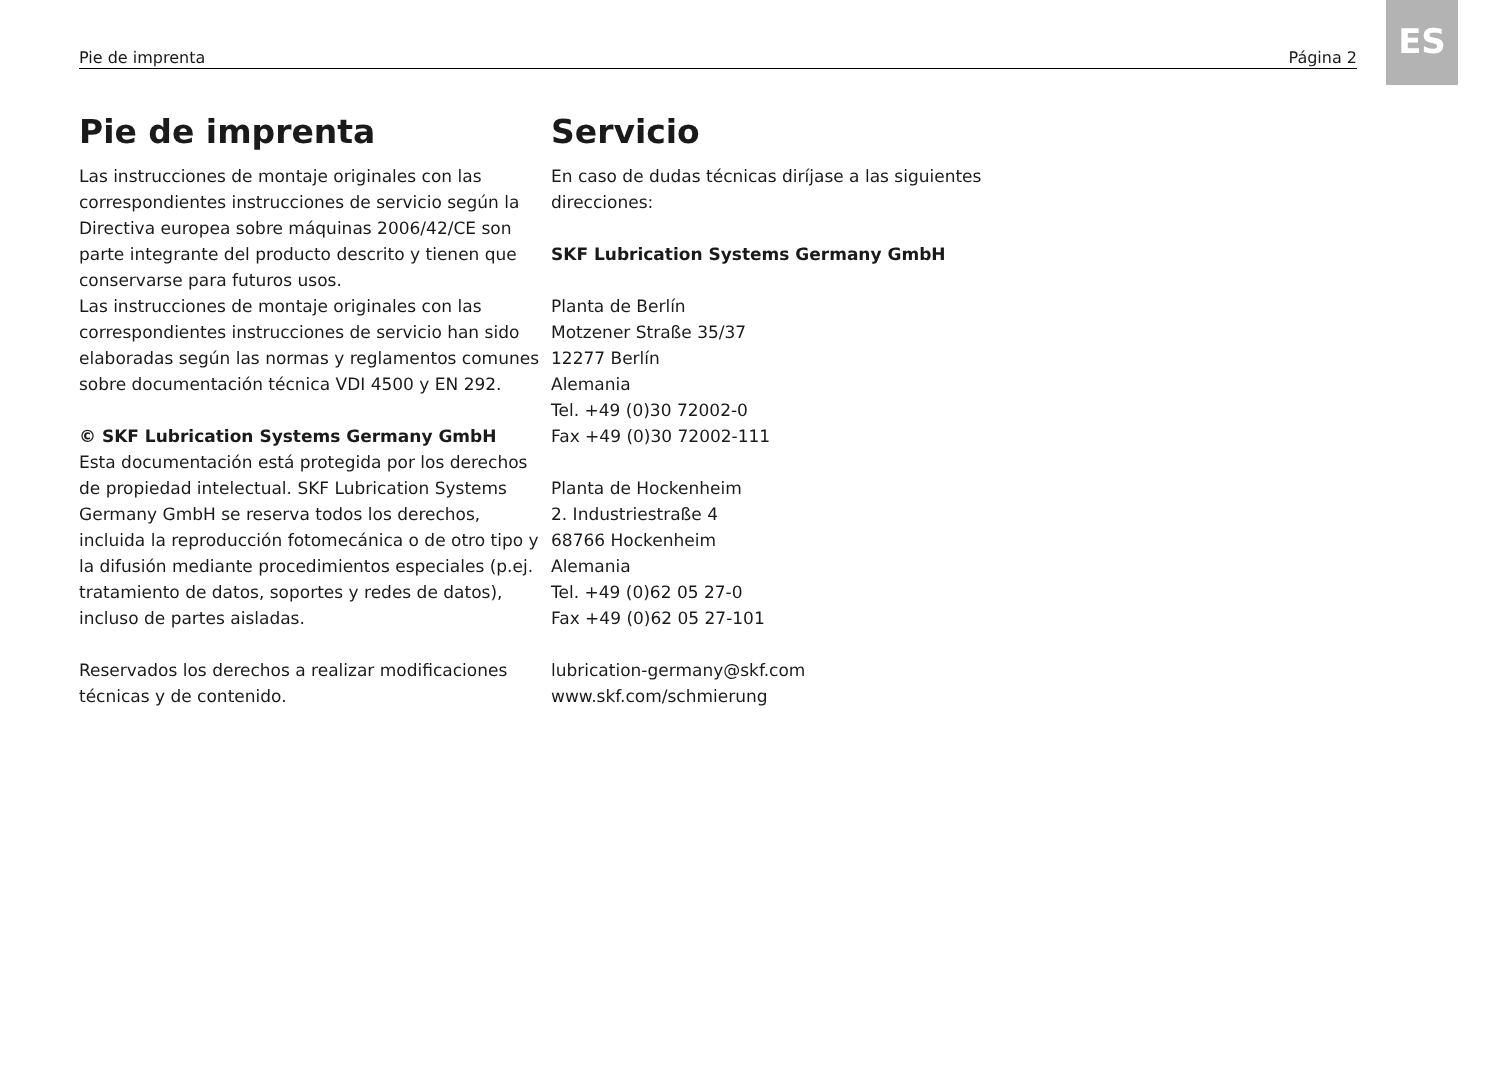ES
Pie de imprenta Página 2
Pie de imprenta
Las instrucciones de montaje originales con las correspondientes instrucciones de servicio según la Directiva europea sobre máquinas 2006/42/CE son parte integrante del producto descrito y tienen que conservarse para futuros usos.
Las instrucciones de montaje originales con las correspondientes instrucciones de servicio han sido elaboradas según las normas y reglamentos comunes sobre documentación técnica VDI 4500 y EN 292.
© SKF Lubrication Systems Germany GmbH
Esta documentación está protegida por los derechos de propiedad intelectual. SKF Lubrication Systems Germany GmbH se reserva todos los derechos, incluida la reproducción fotomecánica o de otro tipo y la difusión mediante procedimientos especiales (p.ej. tratamiento de datos, soportes y redes de datos), incluso de partes aisladas.
Reservados los derechos a realizar modificaciones técnicas y de contenido.
Servicio
En caso de dudas técnicas diríjase a las siguientes direcciones:
SKF Lubrication Systems Germany GmbH
Planta de Berlín
Motzener Straße 35/37
12277 Berlín
Alemania
Tel. +49 (0)30 72002-0
Fax +49 (0)30 72002-111
Planta de Hockenheim
2. Industriestraße 4
68766 Hockenheim
Alemania
Tel. +49 (0)62 05 27-0
Fax +49 (0)62 05 27-101
lubrication-germany@skf.com
www.skf.com/schmierung